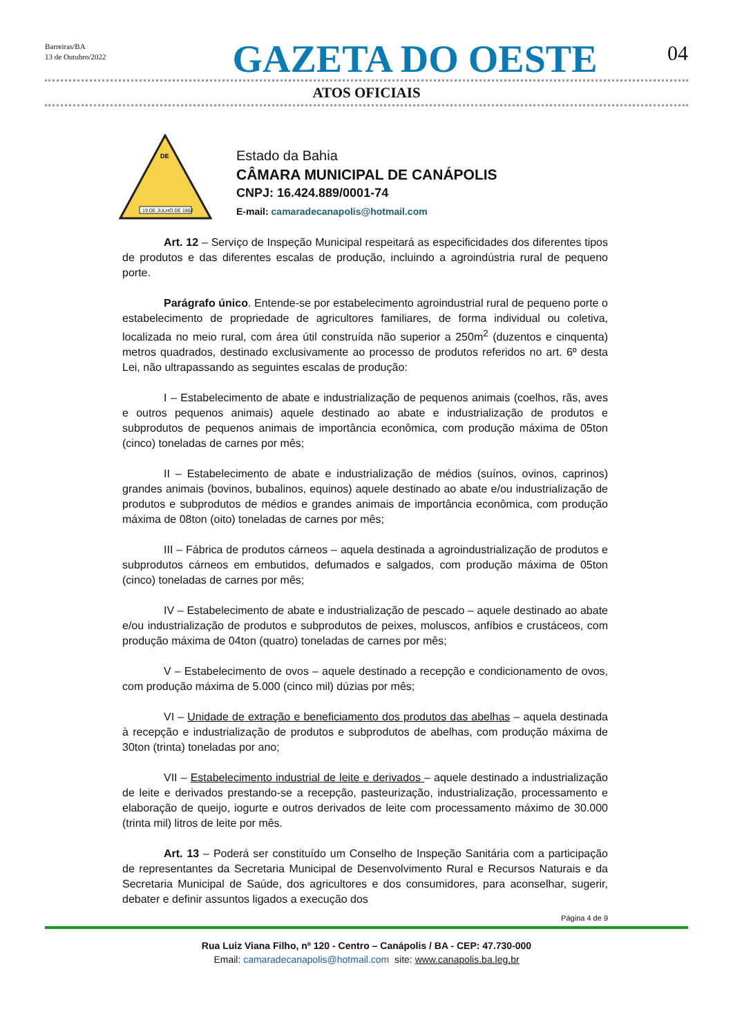Barreiras/BA
13 de Outubro/2022
GAZETA DO OESTE
04
ATOS OFICIAIS
DE
19 DE JULHO DE 1962
Estado da Bahia
CÂMARA MUNICIPAL DE CANÁPOLIS
CNPJ: 16.424.889/0001-74
E-mail: camaradecanapolis@hotmail.com
Art. 12 – Serviço de Inspeção Municipal respeitará as especificidades dos diferentes tipos de produtos e das diferentes escalas de produção, incluindo a agroindústria rural de pequeno porte.
Parágrafo único. Entende-se por estabelecimento agroindustrial rural de pequeno porte o estabelecimento de propriedade de agricultores familiares, de forma individual ou coletiva, localizada no meio rural, com área útil construída não superior a 250m<sup>2</sup> (duzentos e cinquenta) metros quadrados, destinado exclusivamente ao processo de produtos referidos no art. 6º desta Lei, não ultrapassando as seguintes escalas de produção:
I – Estabelecimento de abate e industrialização de pequenos animais (coelhos, rãs, aves e outros pequenos animais) aquele destinado ao abate e industrialização de produtos e subprodutos de pequenos animais de importância econômica, com produção máxima de 05ton (cinco) toneladas de carnes por mês;
II – Estabelecimento de abate e industrialização de médios (suínos, ovinos, caprinos) grandes animais (bovinos, bubalinos, equinos) aquele destinado ao abate e/ou industrialização de produtos e subprodutos de médios e grandes animais de importância econômica, com produção máxima de 08ton (oito) toneladas de carnes por mês;
III – Fábrica de produtos cárneos – aquela destinada a agroindustrialização de produtos e subprodutos cárneos em embutidos, defumados e salgados, com produção máxima de 05ton (cinco) toneladas de carnes por mês;
IV – Estabelecimento de abate e industrialização de pescado – aquele destinado ao abate e/ou industrialização de produtos e subprodutos de peixes, moluscos, anfíbios e crustáceos, com produção máxima de 04ton (quatro) toneladas de carnes por mês;
V – Estabelecimento de ovos – aquele destinado a recepção e condicionamento de ovos, com produção máxima de 5.000 (cinco mil) dúzias por mês;
VI – Unidade de extração e beneficiamento dos produtos das abelhas – aquela destinada à recepção e industrialização de produtos e subprodutos de abelhas, com produção máxima de 30ton (trinta) toneladas por ano;
VII – Estabelecimento industrial de leite e derivados – aquele destinado a industrialização de leite e derivados prestando-se a recepção, pasteurização, industrialização, processamento e elaboração de queijo, iogurte e outros derivados de leite com processamento máximo de 30.000 (trinta mil) litros de leite por mês.
Art. 13 – Poderá ser constituído um Conselho de Inspeção Sanitária com a participação de representantes da Secretaria Municipal de Desenvolvimento Rural e Recursos Naturais e da Secretaria Municipal de Saúde, dos agricultores e dos consumidores, para aconselhar, sugerir, debater e definir assuntos ligados a execução dos
Página 4 de 9
Rua Luiz Viana Filho, nº 120 - Centro – Canápolis / BA - CEP: 47.730-000
Email: camaradecanapolis@hotmail.com site: www.canapolis.ba.leg.br